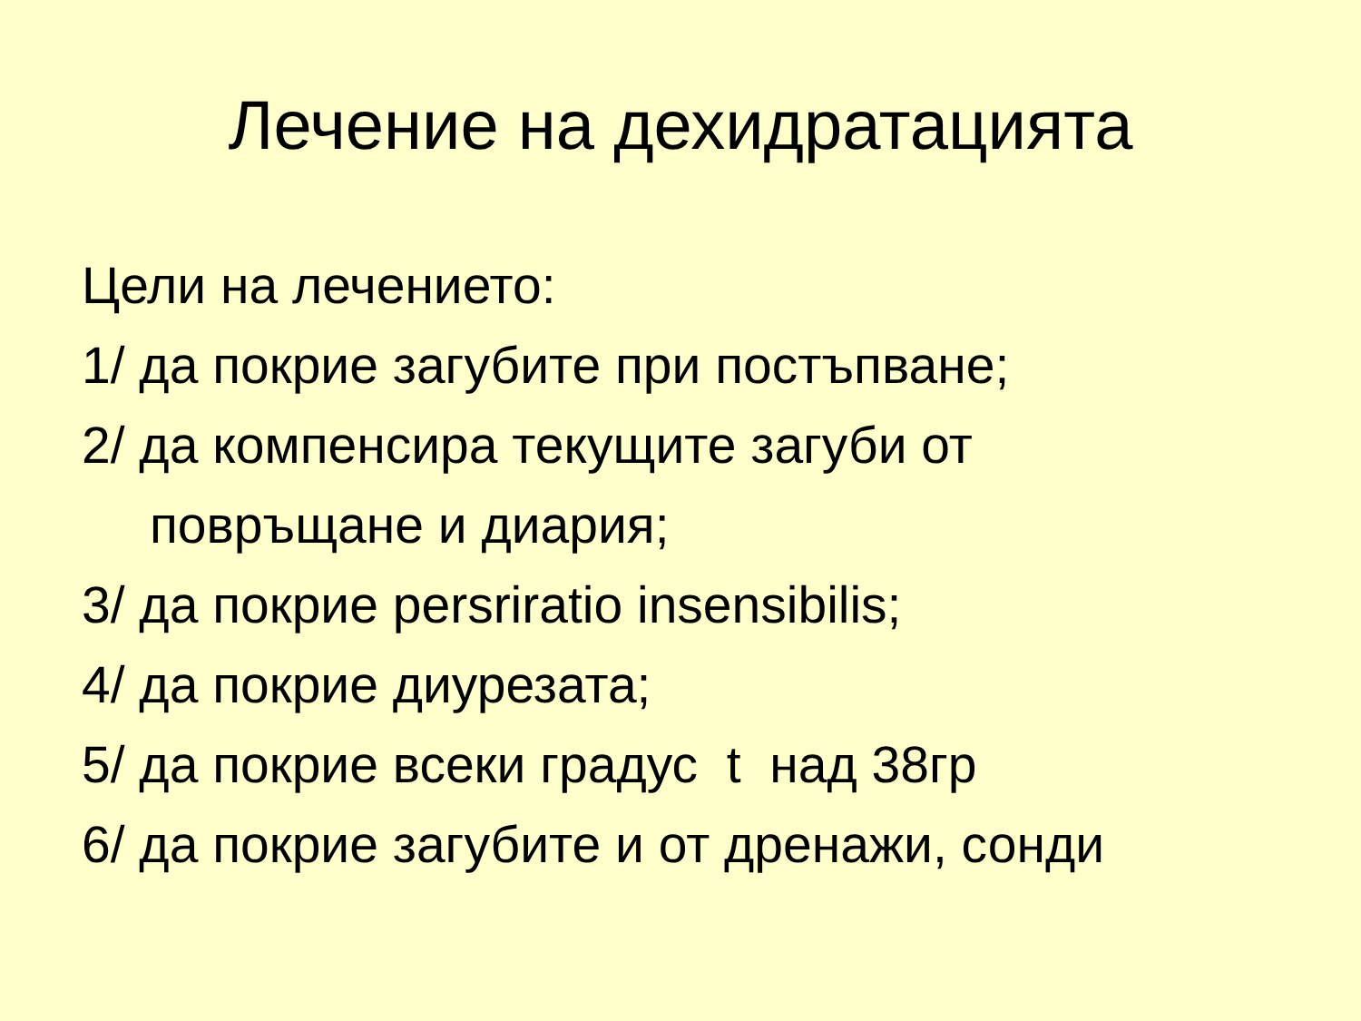Лечение на дехидратацията
Цели на лечението:
1/ да покрие загубите при постъпване;
2/ да компенсира текущите загуби от
повръщане и диария;
3/ да покрие persriratio insensibilis;
4/ да покрие диурезата;
5/ да покрие всеки градус t над 38гр
6/ да покрие загубите и от дренажи, сонди